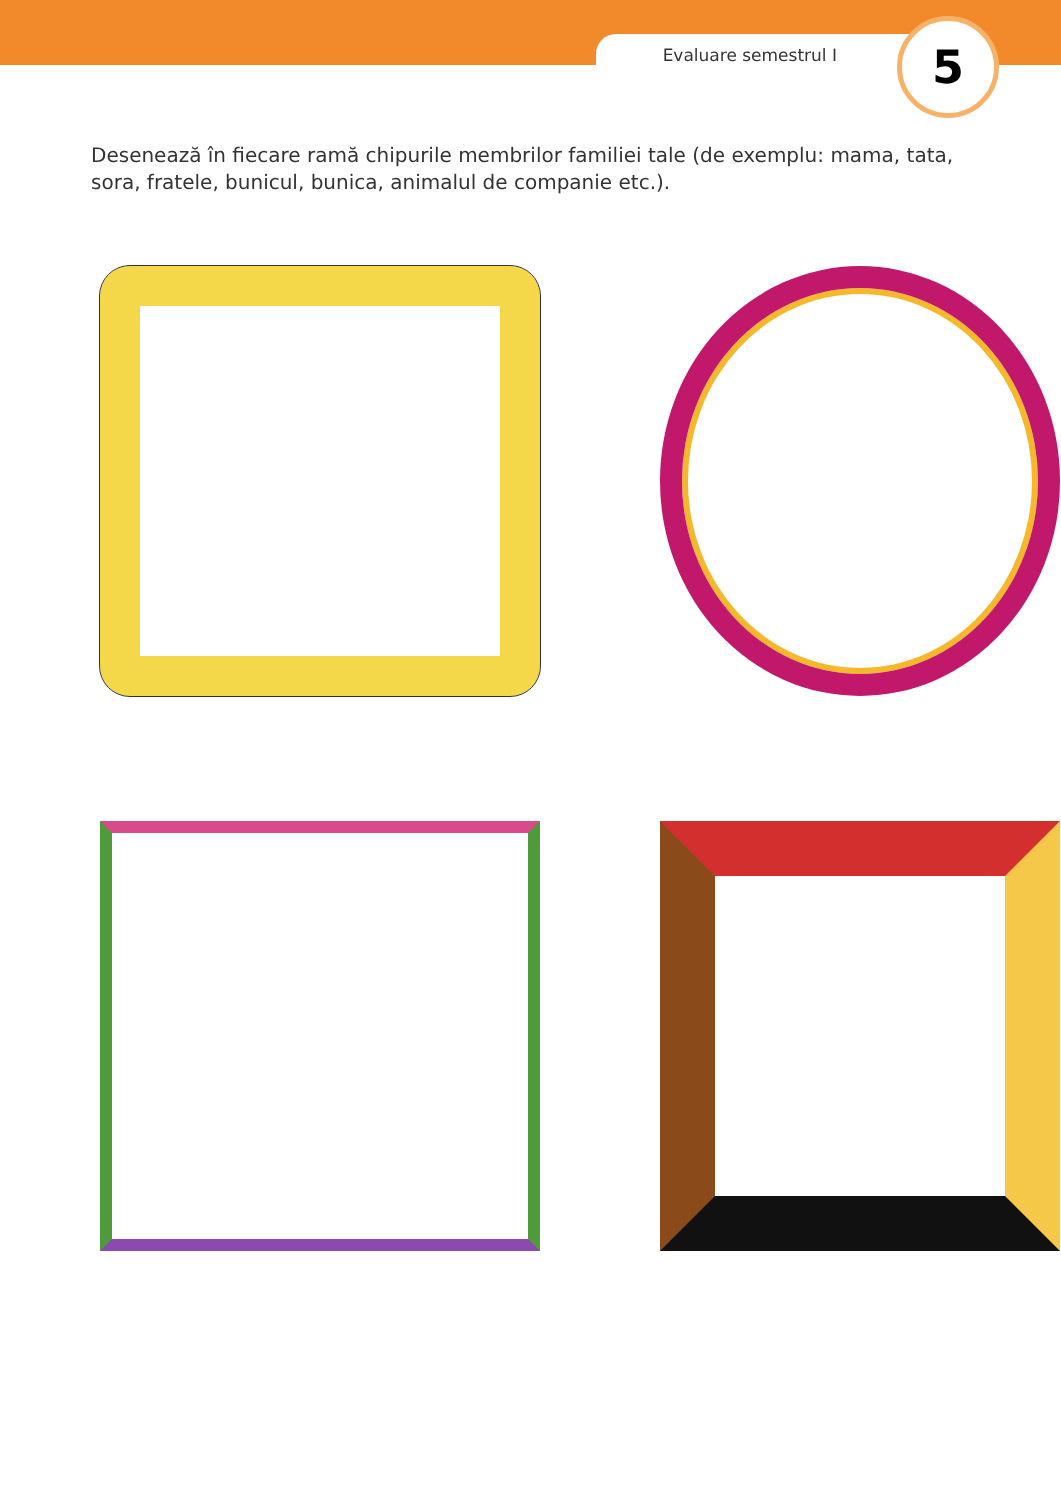Evaluare semestrul I
5
Desenează în fiecare ramă chipurile membrilor familiei tale (de exemplu: mama, tata, sora, fratele, bunicul, bunica, animalul de companie etc.).